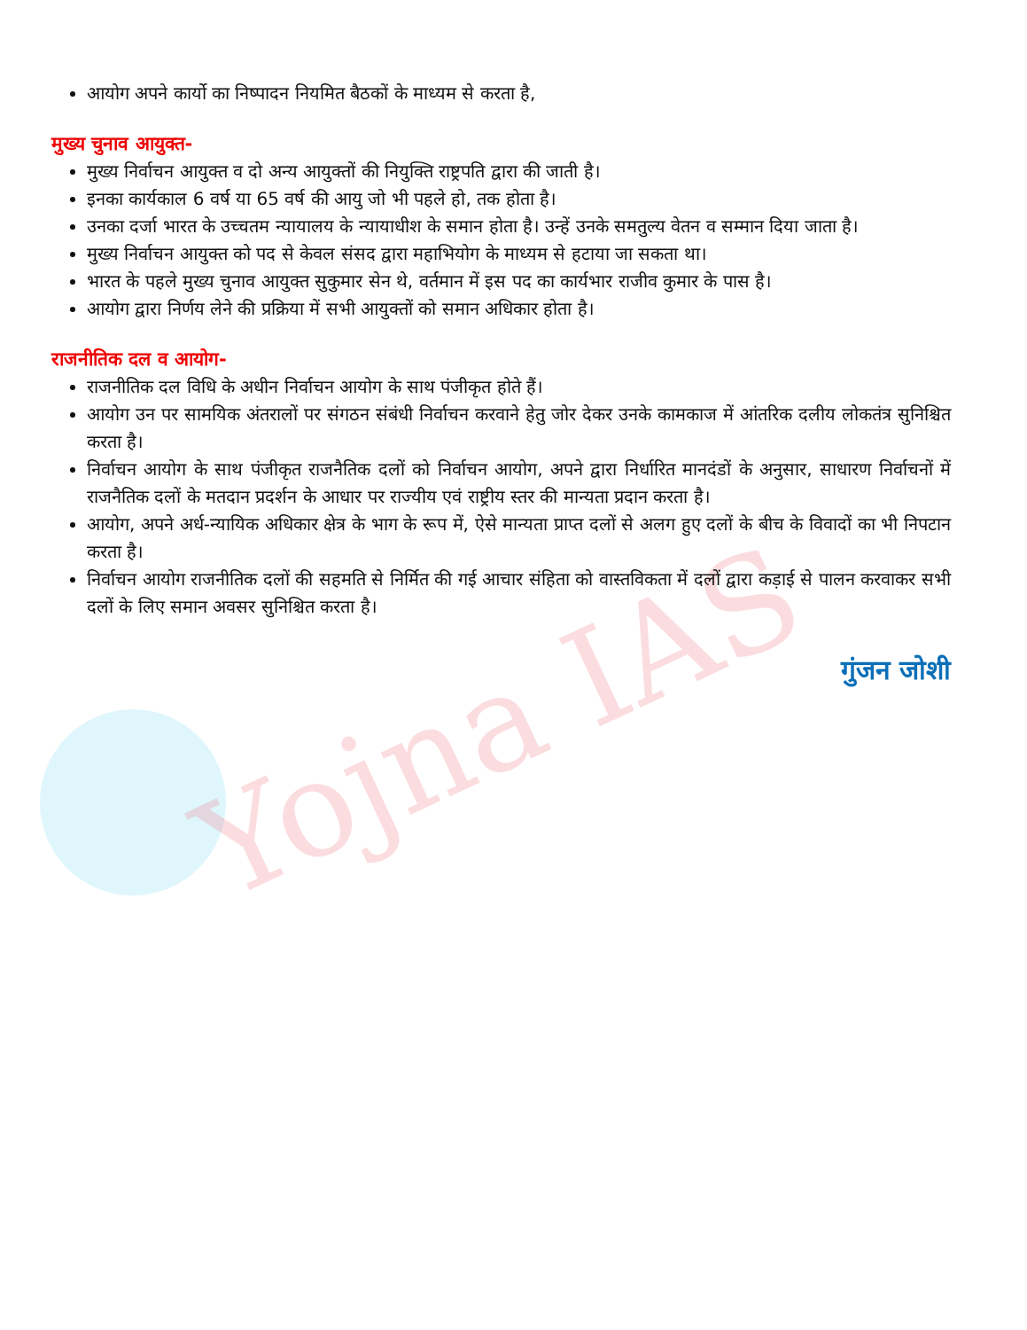Yojna IAS
आयोग अपने कार्यो का निष्पादन नियमित बैठकों के माध्यम से करता है,
मुख्य चुनाव आयुक्त-
मुख्य निर्वाचन आयुक्त व दो अन्य आयुक्तों की नियुक्ति राष्ट्रपति द्वारा की जाती है।
इनका कार्यकाल 6 वर्ष या 65 वर्ष की आयु जो भी पहले हो, तक होता है।
उनका दर्जा भारत के उच्चतम न्यायालय के न्यायाधीश के समान होता है। उन्हें उनके समतुल्य वेतन व सम्मान दिया जाता है।
मुख्य निर्वाचन आयुक्त को पद से केवल संसद द्वारा महाभियोग के माध्यम से हटाया जा सकता था।
भारत के पहले मुख्य चुनाव आयुक्त सुकुमार सेन थे, वर्तमान में इस पद का कार्यभार राजीव कुमार के पास है।
आयोग द्वारा निर्णय लेने की प्रक्रिया में सभी आयुक्तों को समान अधिकार होता है।
राजनीतिक दल व आयोग-
राजनीतिक दल विधि के अधीन निर्वाचन आयोग के साथ पंजीकृत होते हैं।
आयोग उन पर सामयिक अंतरालों पर संगठन संबंधी निर्वाचन करवाने हेतु जोर देकर उनके कामकाज में आंतरिक दलीय लोकतंत्र सुनिश्चित करता है।
निर्वाचन आयोग के साथ पंजीकृत राजनैतिक दलों को निर्वाचन आयोग, अपने द्वारा निर्धारित मानदंडों के अनुसार, साधारण निर्वाचनों में राजनैतिक दलों के मतदान प्रदर्शन के आधार पर राज्यीय एवं राष्ट्रीय स्तर की मान्यता प्रदान करता है।
आयोग, अपने अर्ध-न्यायिक अधिकार क्षेत्र के भाग के रूप में, ऐसे मान्यता प्राप्त दलों से अलग हुए दलों के बीच के विवादों का भी निपटान करता है।
निर्वाचन आयोग राजनीतिक दलों की सहमति से निर्मित की गई आचार संहिता को वास्तविकता में दलों द्वारा कड़ाई से पालन करवाकर सभी दलों के लिए समान अवसर सुनिश्चित करता है।
गुंजन जोशी